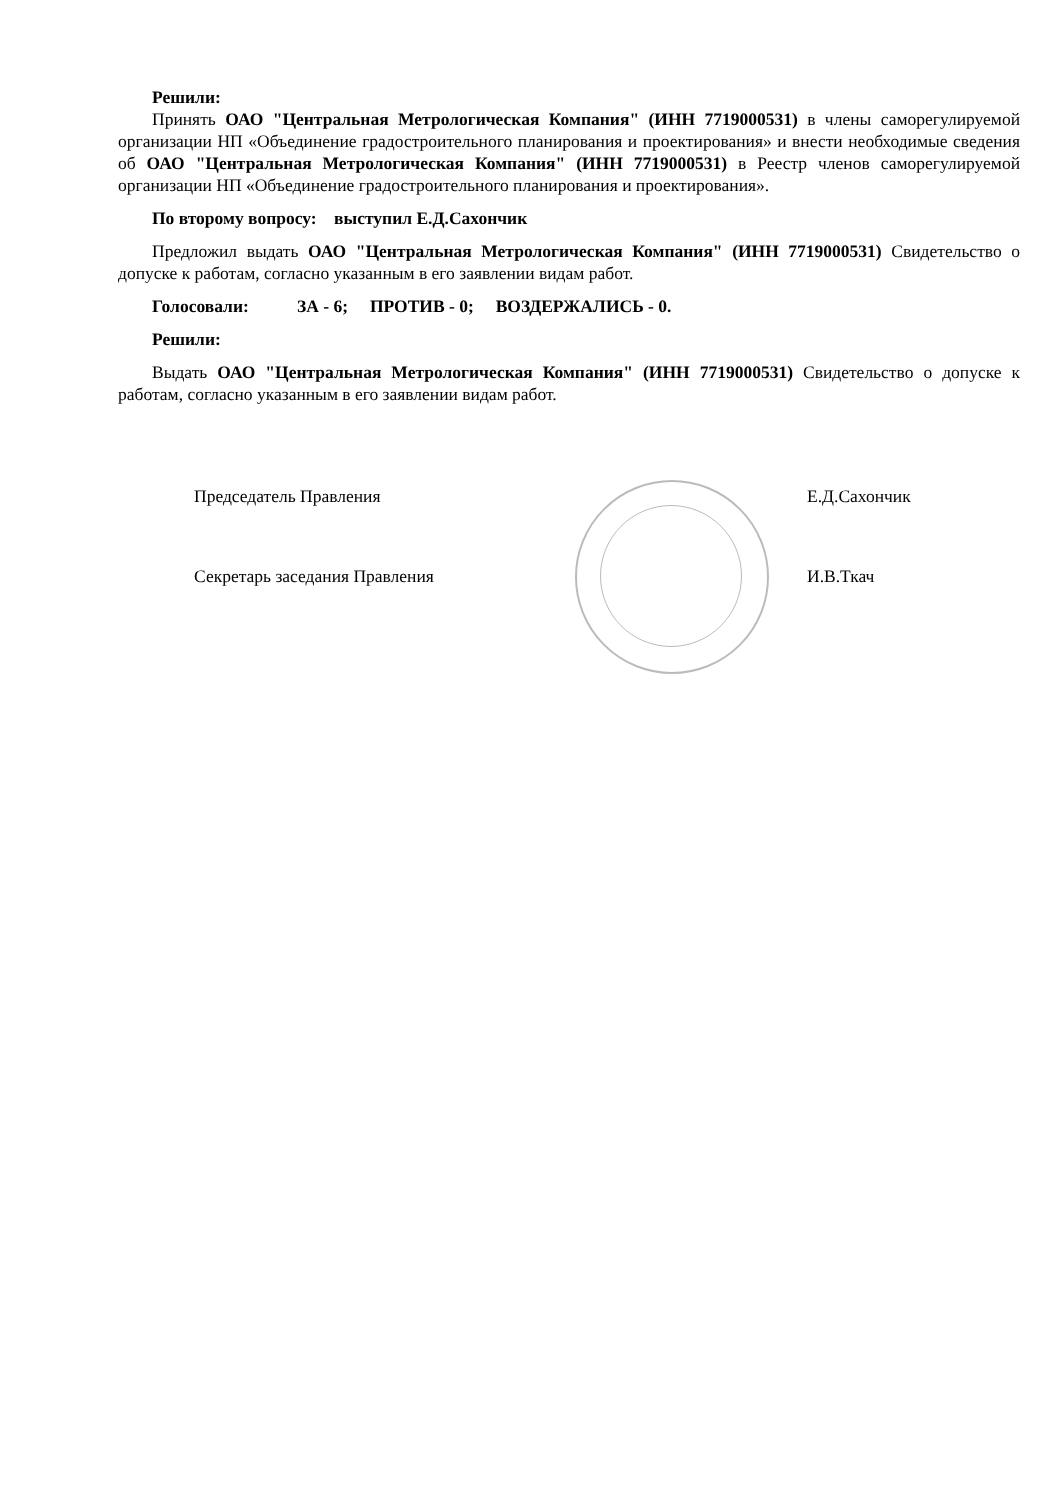Решили:
Принять ОАО "Центральная Метрологическая Компания" (ИНН 7719000531) в члены саморегулируемой организации НП «Объединение градостроительного планирования и проектирования» и внести необходимые сведения об ОАО "Центральная Метрологическая Компания" (ИНН 7719000531) в Реестр членов саморегулируемой организации НП «Объединение градостроительного планирования и проектирования».
По второму вопросу: выступил Е.Д.Сахончик
Предложил выдать ОАО "Центральная Метрологическая Компания" (ИНН 7719000531) Свидетельство о допуске к работам, согласно указанным в его заявлении видам работ.
Голосовали: ЗА - 6; ПРОТИВ - 0; ВОЗДЕРЖАЛИСЬ - 0.
Решили:
Выдать ОАО "Центральная Метрологическая Компания" (ИНН 7719000531) Свидетельство о допуске к работам, согласно указанным в его заявлении видам работ.
Председатель Правления Е.Д.Сахончик
Секретарь заседания Правления И.В.Ткач